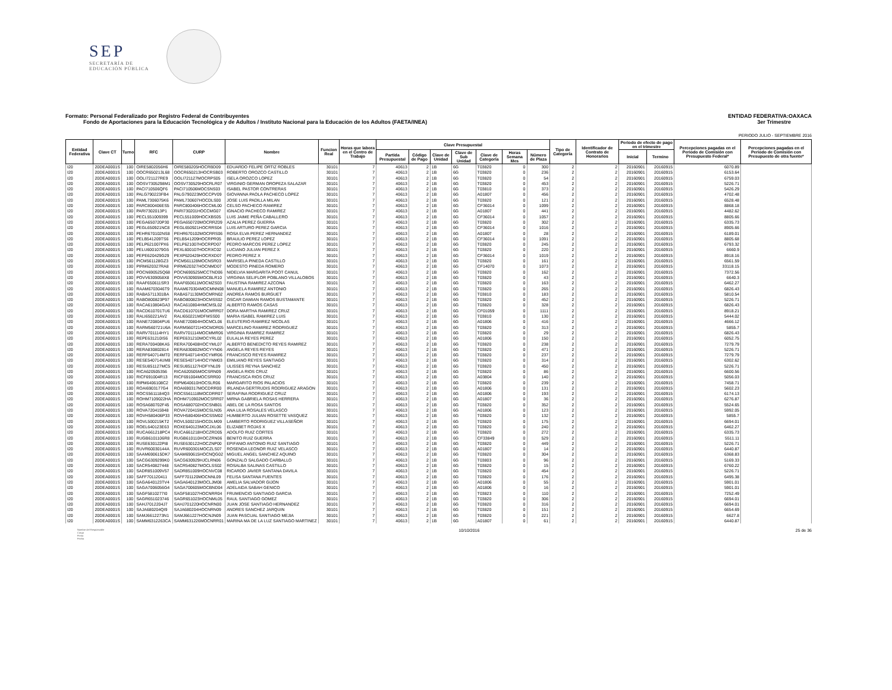SEP
SECRETARÍA DE
EDUCACIÓN PÚBLICA
Formato: Personal Federalizado por Registro Federal de Contribuyentes ENTIDAD FEDERATIVA:OAXACA
Fondo de Aportaciones para la Educación Tecnológica y de Adultos / Instituto Nacional para la Educación de los Adultos (FAETA/INEA) 3er Trimestre
PERIODO JULIO - SEPTIEMBRE 2016
| Entidad Federativa | Clave CT | Turno | RFC | CURP | Nombre | Funcion Real | Horas que labora en el Centro de Trabajo | Clave Presupuestal | | | | | | | Tipo de Categoría | Identificador de Contrato de Honorarios | Periodo de efecto de pago en el trimestre | | Percepciones pagadas en el Periodo de Comisión con Presupuesto Federal* | Percepciones pagadas en el Periodo de Comisión con Presupuesto de otra fuente* |
| --- | --- | --- | --- | --- | --- | --- | --- | --- | --- | --- | --- | --- | --- | --- | --- | --- | --- | --- | --- | --- |
| | | | | | | | | Partida Presupuestal | Código de Pago | Clave de Unidad | Clave de Sub Unidad | Clave de Categoría | Horas Semana Mes | Número de Plaza | | | Inicial | Termino | | |
| I20 | 20DEA0001S | 100 | OIRE5802056H6 | OIRE580205HOCRBD09 | EDUARDO FELIPE ORTIZ ROBLES | 30101 | 7 | 40613 | 2 | 1B | 6G | T03820 | 0 | 300 | 2 | 2 | 20160901 | 20160915 | 6070.89 | |
| I20 | 20DEA0001S | 100 | OOCR650213L68 | OOCR650213HOCRSB03 | ROBERTO OROZCO CASTILLO | 30101 | 7 | 40613 | 2 | 1B | 6G | T03820 | 0 | 236 | 2 | 2 | 20160901 | 20160915 | 6153.64 | |
| I20 | 20DEA0001S | 100 | OOLI721127RE9 | OOLI721127MOCRPS05 | ISELA OROZCO LOPEZ | 30101 | 7 | 40613 | 2 | 1B | 6G | T03820 | 0 | 54 | 2 | 2 | 20160901 | 20160915 | 6759.03 | |
| I20 | 20DEA0001S | 100 | OOSV7305298M1 | OOSV730529HOCRLR07 | VIRGINIO GERMAN OROPEZA SALAZAR | 30101 | 7 | 40613 | 2 | 1B | 6G | T03820 | 0 | 453 | 2 | 2 | 20160901 | 20160915 | 5226.71 | |
| I20 | 20DEA0001S | 100 | PACI710506QF6 | PACI710506MOCSNS03 | ISABEL PASTOR CONTRERAS | 30101 | 7 | 40613 | 2 | 1B | 6G | T03810 | 0 | 373 | 2 | 2 | 20160901 | 20160915 | 5426.29 | |
| I20 | 20DEA0001S | 100 | PALG790223FB4 | PALG790223MOCCPV09 | GIOVANNA PAOLA PACHECO LOPEZ | 30101 | 7 | 40613 | 2 | 1B | 6G | A01807 | 0 | 456 | 2 | 2 | 20160901 | 20160915 | 4702.48 | |
| I20 | 20DEA0001S | 100 | PAML7306075K6 | PAML730607HOCDLS00 | JOSE LUIS PADILLA MILAN | 30101 | 7 | 40613 | 2 | 1B | 6G | T03820 | 0 | 121 | 2 | 2 | 20160901 | 20160915 | 6528.48 | |
| I20 | 20DEA0001S | 100 | PARC800406ES5 | PARC800406HOCCML00 | CELSO PACHECO RAMIREZ | 30101 | 7 | 40613 | 2 | 1B | 6G | CF36014 | 0 | 1099 | 2 | 2 | 20160901 | 20160915 | 8868.18 | |
| I20 | 20DEA0001S | 100 | PARI7302013P1 | PARI730201HOCCMG07 | IGNACIO PACHECO RAMIREZ | 30101 | 7 | 40613 | 2 | 1B | 6G | A01807 | 0 | 441 | 2 | 2 | 20160901 | 20160915 | 4482.62 | |
| I20 | 20DEA0001S | 100 | PECL551009399 | PECL551009HOCXBS05 | LUIS JAIME PEÑA CABALLERO | 30101 | 7 | 40613 | 2 | 1B | 6G | CF36014 | 0 | 1057 | 2 | 2 | 20160901 | 20160915 | 8805.66 | |
| I20 | 20DEA0001S | 100 | PEGA650720P30 | PEGA650720MOCRRZ09 | AZALIA PEREZ GUERRA | 30101 | 7 | 40613 | 2 | 1B | 6G | T03820 | 0 | 302 | 2 | 2 | 20160901 | 20160915 | 6335.73 | |
| I20 | 20DEA0001S | 100 | PEGL650921NC8 | PEGL650921HOCRRS04 | LUIS ARTURO PEREZ GARCIA | 30101 | 7 | 40613 | 2 | 1B | 6G | CF36014 | 0 | 1016 | 2 | 2 | 20160901 | 20160915 | 8905.66 | |
| I20 | 20DEA0001S | 100 | PEHR670102NS8 | PEHR670102MOCRRS06 | ROSA ELVA PEREZ HERNANDEZ | 30101 | 7 | 40613 | 2 | 1B | 6G | A01807 | 0 | 28 | 2 | 2 | 20160901 | 20160915 | 6189.01 | |
| I20 | 20DEA0001S | 100 | PELB541209TS6 | PELB541209HOCRPR05 | BRAULIO PEREZ LOPEZ | 30101 | 7 | 40613 | 2 | 1B | 6G | CF36014 | 0 | 1091 | 2 | 2 | 20160901 | 20160915 | 8805.68 | |
| I20 | 20DEA0001S | 100 | PELP621007PX6 | PELP621007HOCRPD07 | PEDRO MARCOS PEREZ LOPEZ | 30101 | 7 | 40613 | 2 | 1B | 6G | T03820 | 0 | 245 | 2 | 2 | 20160901 | 20160915 | 6793.32 | |
| I20 | 20DEA0001S | 100 | PELU6001079G5 | PEXL600107HOCRXC02 | LUCIANO JULIAN PEREZ X | 30101 | 7 | 40613 | 2 | 1B | 6G | T03820 | 0 | 220 | 2 | 2 | 20160901 | 20160915 | 6660.9 | |
| I20 | 20DEA0001S | 100 | PEPE620429G29 | PEXP620429HOCRXD07 | PEDRO PEREZ X | 30101 | 7 | 40613 | 2 | 1B | 6G | CF36014 | 0 | 1019 | 2 | 2 | 20160901 | 20160915 | 8918.16 | |
| I20 | 20DEA0001S | 100 | PICM561128GZ3 | PICM561128MOCNSR03 | MARISELA PINEDA CASTILLO | 30101 | 7 | 40613 | 2 | 1B | 6G | T03820 | 0 | 161 | 2 | 2 | 20160901 | 20160915 | 6561.59 | |
| I20 | 20DEA0001S | 100 | PIRM620327RA8 | PIRM620327HOCNMD07 | MODESTO PINEDA ROMERO | 30101 | 7 | 40613 | 2 | 1B | 6G | CF14070 | 0 | 1073 | 2 | 2 | 20160901 | 20160915 | 33118.15 | |
| I20 | 20DEA0001S | 100 | POCN690525Q68 | POCN690525MCCTND06 | NIDELVIA MARGARITA POOT CANUL | 30101 | 7 | 40613 | 2 | 1B | 6G | T03820 | 0 | 162 | 2 | 2 | 20160901 | 20160915 | 7372.56 | |
| I20 | 20DEA0001S | 100 | POVV6309058X8 | POVV630905MOCBLR10 | VIRGINIA SELIFLOR POBLANO VILLALOBOS | 30101 | 7 | 40613 | 2 | 1B | 6G | T03820 | 0 | 43 | 2 | 2 | 20160901 | 20160915 | 6640.3 | |
| I20 | 20DEA0001S | 100 | RAAF650611SR3 | RAAF650611MOCMZS03 | FAUSTINA RAMIREZ AZCONA | 30101 | 7 | 40613 | 2 | 1B | 6G | T03820 | 0 | 163 | 2 | 2 | 20160901 | 20160915 | 6462.27 | |
| I20 | 20DEA0001S | 100 | RAAM6703046T9 | RAAM670304MOCMNN08 | MANUELA RAMIREZ ANTONIO | 30101 | 7 | 40613 | 2 | 1B | 6G | T03820 | 0 | 265 | 2 | 2 | 20160901 | 20160915 | 6826.43 | |
| I20 | 20DEA0001S | 100 | RABA5711301BA | RABA571130MOCMRN02 | ANDREA RAMOS BURGUET | 30101 | 7 | 40613 | 2 | 1B | 6G | T03810 | 0 | 183 | 2 | 2 | 20160901 | 20160915 | 5810.54 | |
| I20 | 20DEA0001S | 100 | RABO800823P97 | RABO800823HOCMSS02 | OSCAR DAMIAN RAMOS BUSTAMANTE | 30101 | 7 | 40613 | 2 | 1B | 6G | T03820 | 0 | 452 | 2 | 2 | 20160901 | 20160915 | 5226.71 | |
| I20 | 20DEA0001S | 100 | RACA610804GA3 | RACA610804HMCMSL02 | ALBERTO RAMOS CASAS | 30101 | 7 | 40613 | 2 | 1B | 6G | T03820 | 0 | 328 | 2 | 2 | 20160901 | 20160915 | 6826.43 | |
| I20 | 20DEA0001S | 100 | RACD610701TU6 | RACD610701MOCMRR07 | DORA MARTHA RAMIREZ CRUZ | 30101 | 7 | 40613 | 2 | 1B | 6G | CF01059 | 0 | 1111 | 2 | 2 | 20160901 | 20160915 | 8918.21 | |
| I20 | 20DEA0001S | 100 | RALI650221AV2 | RALI650221MDFMSS00 | MARIA ISABEL RAMIREZ LUIS | 30101 | 7 | 40613 | 2 | 1B | 6G | T03810 | 0 | 130 | 2 | 2 | 20160901 | 20160915 | 5444.02 | |
| I20 | 20DEA0001S | 100 | RANE720804PU6 | RANE720804HOCMCL06 | ELEUTERIO RAMIREZ NICOLAS | 30101 | 7 | 40613 | 2 | 1B | 6G | A01806 | 0 | 416 | 2 | 2 | 20160901 | 20160915 | 4666.12 | |
| I20 | 20DEA0001S | 100 | RARM560721U6A | RARM560721HOCMDR05 | MARCELINO RAMIREZ RODRIGUEZ | 30101 | 7 | 40613 | 2 | 1B | 6G | T03820 | 0 | 313 | 2 | 2 | 20160901 | 20160915 | 5855.7 | |
| I20 | 20DEA0001S | 100 | RARV701114HY1 | RARV701114MOCMMR06 | VIRGINIA RAMIREZ RAMIREZ | 30101 | 7 | 40613 | 2 | 1B | 6G | T03820 | 0 | 29 | 2 | 2 | 20160901 | 20160915 | 6826.43 | |
| I20 | 20DEA0001S | 100 | REPE631210IS6 | REPE631210MOCYRL02 | EULALIA REYES PEREZ | 30101 | 7 | 40613 | 2 | 1B | 6G | A01806 | 0 | 150 | 2 | 2 | 20160901 | 20160915 | 6052.75 | |
| I20 | 20DEA0001S | 100 | RERA700408KA5 | RERA700408HOCYML07 | ALBERTO BENEDICTO REYES RAMIREZ | 30101 | 7 | 40613 | 2 | 1B | 6G | T03820 | 0 | 238 | 2 | 2 | 20160901 | 20160915 | 7279.79 | |
| I20 | 20DEA0001S | 100 | RERA830802814 | RERA830802MOCYYN06 | ANGELA REYES REYES | 30101 | 7 | 40613 | 2 | 1B | 6G | T03820 | 0 | 471 | 2 | 2 | 20160901 | 20160915 | 5226.71 | |
| I20 | 20DEA0001S | 100 | RERF640714MT0 | RERF640714HOCYMR06 | FRANCISCO REYES RAMIREZ | 30101 | 7 | 40613 | 2 | 1B | 6G | T03820 | 0 | 237 | 2 | 2 | 20160901 | 20160915 | 7279.79 | |
| I20 | 20DEA0001S | 100 | RESE540714UM8 | RESE540714HOCYNM03 | EMILIANO REYES SANTIAGO | 30101 | 7 | 40613 | 2 | 1B | 6G | T03820 | 0 | 314 | 2 | 2 | 20160901 | 20160915 | 6302.62 | |
| I20 | 20DEA0001S | 100 | RESU851127MC5 | RESU851127HDFYNL09 | ULISSES REYNA SANCHEZ | 30101 | 7 | 40613 | 2 | 1B | 6G | T03820 | 0 | 450 | 2 | 2 | 20160901 | 20160915 | 5226.71 | |
| I20 | 20DEA0001S | 100 | RICA620505356 | RICA620505MOCSRN09 | ANGELA RIOS CRUZ | 30101 | 7 | 40613 | 2 | 1B | 6G | T03820 | 0 | 86 | 2 | 2 | 20160901 | 20160915 | 6600.56 | |
| I20 | 20DEA0001S | 100 | RICF691004R13 | RICF691004MOCSRR00 | FRANCISCA RIOS CRUZ | 30101 | 7 | 40613 | 2 | 1B | 6G | A03804 | 0 | 140 | 2 | 2 | 20160901 | 20160915 | 5056.03 | |
| I20 | 20DEA0001S | 100 | RIPM6406108C2 | RIPM640610HOCSLR06 | MARGARITO RIOS PALACIOS | 30101 | 7 | 40613 | 2 | 1B | 6G | T03820 | 0 | 239 | 2 | 2 | 20160901 | 20160915 | 7458.71 | |
| I20 | 20DEA0001S | 100 | ROAI6903177G4 | ROAI690317MOCDRR00 | IRLANDA GERTRUDIS RODRIGUEZ ARAGON | 30101 | 7 | 40613 | 2 | 1B | 6G | A01806 | 0 | 131 | 2 | 2 | 20160901 | 20160915 | 5602.23 | |
| I20 | 20DEA0001S | 100 | ROCS5611184Q3 | ROCS561118MOCDRR07 | SERAFINA RODRIGUEZ CRUZ | 30101 | 7 | 40613 | 2 | 1B | 6G | A01806 | 0 | 193 | 2 | 2 | 20160901 | 20160915 | 6174.13 | |
| I20 | 20DEA0001S | 100 | ROHM7109022HA | ROHM710902MOCSRR07 | MIRNA GABRIELA ROSAS HERRERA | 30101 | 7 | 40613 | 2 | 1B | 6G | A01807 | 0 | 36 | 2 | 2 | 20160901 | 20160915 | 6276.87 | |
| I20 | 20DEA0001S | 100 | ROSA680702F45 | ROSA680702HOCSNB01 | ABEL DE LA ROSA SANTOS | 30101 | 7 | 40613 | 2 | 1B | 6G | T03820 | 0 | 352 | 2 | 2 | 20160901 | 20160915 | 5524.65 | |
| I20 | 20DEA0001S | 100 | ROVA720415948 | ROVA720415MOCSLN05 | ANA LILIA ROSALES VELASCO | 30101 | 7 | 40613 | 2 | 1B | 6G | A01806 | 0 | 123 | 2 | 2 | 20160901 | 20160915 | 5992.05 | |
| I20 | 20DEA0001S | 100 | ROVH580406P33 | ROVH580406HOCSSM02 | HUMBERTO JULIAN ROSETTE VASQUEZ | 30101 | 7 | 40613 | 2 | 1B | 6G | T03820 | 0 | 132 | 2 | 2 | 20160901 | 20160915 | 5855.7 | |
| I20 | 20DEA0001S | 100 | ROVL500215KT2 | ROVL500215HOCDLM09 | LAMBERTO RODRIGUEZ VILLASEÑOR | 30101 | 7 | 40613 | 2 | 1B | 6G | T03820 | 0 | 175 | 2 | 2 | 20160901 | 20160915 | 6694.01 | |
| I20 | 20DEA0001S | 100 | ROEL640123E63 | ROXE640123MOCJXL06 | ELIZABET ROJAS X | 30101 | 7 | 40613 | 2 | 1B | 6G | T03820 | 0 | 240 | 2 | 2 | 20160901 | 20160915 | 6462.27 | |
| I20 | 20DEA0001S | 100 | RUCA661218PC4 | RUCA661218HOCZRD05 | ADOLFO RUIZ CORTES | 30101 | 7 | 40613 | 2 | 1B | 6G | T03820 | 0 | 272 | 2 | 2 | 20160901 | 20160915 | 6335.73 | |
| I20 | 20DEA0001S | 100 | RUGB6101106R8 | RUGB610110HOCZRN06 | BENITO RUIZ GUERRA | 30101 | 7 | 40613 | 2 | 1B | 6G | CF33849 | 0 | 529 | 2 | 2 | 20160901 | 20160915 | 5511.11 | |
| I20 | 20DEA0001S | 100 | RUSE630122PI8 | RUSE630122HOCZNP00 | EPIFANIO ANTONIO RUIZ SANTIAGO | 30101 | 7 | 40613 | 2 | 1B | 6G | T03820 | 0 | 449 | 2 | 2 | 20160901 | 20160915 | 5226.71 | |
| I20 | 20DEA0001S | 100 | RUVR60030144A | RUVR600301MOCZLS07 | ROSENDA LEONOR RUIZ VELASCO | 30101 | 7 | 40613 | 2 | 1B | 6G | A01807 | 0 | 14 | 2 | 2 | 20160901 | 20160915 | 6440.87 | |
| I20 | 20DEA0001S | 100 | SAAM690615DK7 | SAAM690615HOCNQG02 | MIGUEL ANGEL SANCHEZ AQUINO | 30101 | 7 | 40613 | 2 | 1B | 6G | T03820 | 0 | 304 | 2 | 2 | 20160901 | 20160915 | 6368.83 | |
| I20 | 20DEA0001S | 100 | SACG6309299K0 | SACG630929HJCLRN06 | GONZALO SALGADO CARBALLO | 30101 | 7 | 40613 | 2 | 1B | 6G | T03803 | 0 | 96 | 2 | 2 | 20160901 | 20160915 | 5169.33 | |
| I20 | 20DEA0001S | 100 | SACR540827448 | SACR540827MOCLSS02 | ROSALBA SALINAS CASTILLO | 30101 | 7 | 40613 | 2 | 1B | 6G | T03820 | 0 | 15 | 2 | 2 | 20160901 | 20160915 | 6760.22 | |
| I20 | 20DEA0001S | 100 | SADR851009V57 | SADR851009HOCNVC08 | RICARDO JAVIER SANTANA DAVILA | 30101 | 7 | 40613 | 2 | 1B | 6G | T03820 | 0 | 454 | 2 | 2 | 20160901 | 20160915 | 5226.71 | |
| I20 | 20DEA0001S | 100 | SAFF701120411 | SAFF701120MOCNNL09 | FELISA SANTANA FUENTES | 30101 | 7 | 40613 | 2 | 1B | 6G | T03820 | 0 | 176 | 2 | 2 | 20160901 | 20160915 | 6495.38 | |
| I20 | 20DEA0001S | 100 | SAGA640123TV4 | SAGA640123MOCLJM08 | AMELIA SALVADOR GIJON | 30101 | 7 | 40613 | 2 | 1B | 6G | A01806 | 0 | 55 | 2 | 2 | 20160901 | 20160915 | 5901.01 | |
| I20 | 20DEA0001S | 100 | SAGA7006056G4 | SAGA700605MOCBND04 | ADELAIDA SABAH GENICO | 30101 | 7 | 40613 | 2 | 1B | 6G | A01806 | 0 | 16 | 2 | 2 | 20160901 | 20160915 | 5901.01 | |
| I20 | 20DEA0001S | 100 | SAGF5810277I0 | SAGF581027HOCNRR04 | FRUMENCIO SANTIAGO GARCIA | 30101 | 7 | 40613 | 2 | 1B | 6G | T03823 | 0 | 110 | 2 | 2 | 20160901 | 20160915 | 7252.49 | |
| I20 | 20DEA0001S | 100 | SAGR651023746 | SAGR651023HOCNML05 | RAUL SANTIAGO GOMEZ | 30101 | 7 | 40613 | 2 | 1B | 6G | T03820 | 0 | 306 | 2 | 2 | 20160901 | 20160915 | 6694.01 | |
| I20 | 20DEA0001S | 100 | SAHJ7012204J7 | SAHJ701220HOCNRN00 | JUAN JOSE SANTIAGO HERNANDEZ | 30101 | 7 | 40613 | 2 | 1B | 6G | T03820 | 0 | 316 | 2 | 2 | 20160901 | 20160915 | 6694.01 | |
| I20 | 20DEA0001S | 100 | SAJA680204QI9 | SAJA680204HOCNRN09 | ANDRES SANCHEZ JARQUIN | 30101 | 7 | 40613 | 2 | 1B | 6G | T03820 | 0 | 151 | 2 | 2 | 20160901 | 20160915 | 6654.69 | |
| I20 | 20DEA0001S | 100 | SAMJ6612273N1 | SAMJ661227HOCNJN09 | JUAN PASCUAL SANTIAGO MEJIA | 30101 | 7 | 40613 | 2 | 1B | 6G | T03820 | 0 | 221 | 2 | 2 | 20160901 | 20160915 | 6627.8 | |
| I20 | 20DEA0001S | 100 | SAMM6312263CA | SAMM631226MOCNRR01 | MARINA MA DE LA LUZ SANTIAGO MARTINEZ | 30101 | 7 | 40613 | 2 | 1B | 6G | A01807 | 0 | 61 | 2 | 2 | 20160901 | 20160915 | 6440.87 | |
Nombre del Responsable
Cargo
Firma
Fecha
10/10/2016 25 de 36